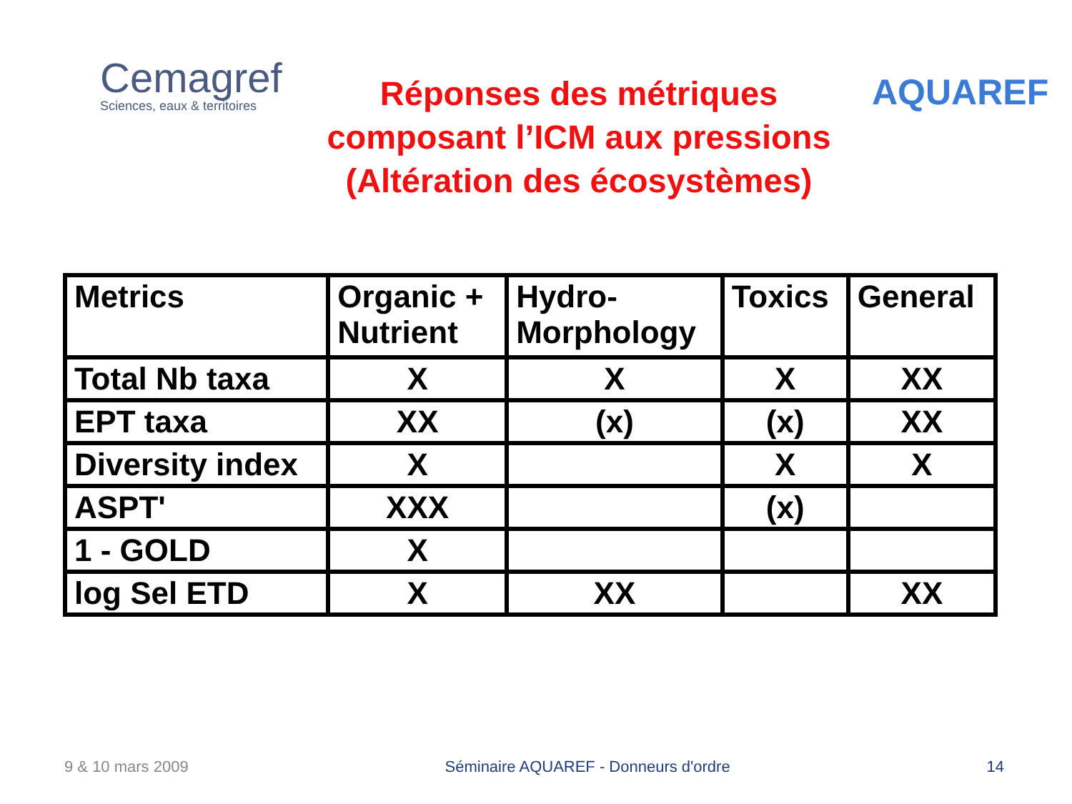Cemagref
Sciences, eaux & territoires
Réponses des métriques
composant l’ICM aux pressions
(Altération des écosystèmes)
AQUAREF
| Metrics | Organic + Nutrient | Hydro- Morphology | Toxics | General |
| --- | --- | --- | --- | --- |
| Total Nb taxa | X | X | X | XX |
| EPT taxa | XX | (x) | (x) | XX |
| Diversity index | X | | X | X |
| ASPT' | XXX | | (x) | |
| 1 - GOLD | X | | | |
| log Sel ETD | X | XX | | XX |
9 & 10 mars 2009 Séminaire AQUAREF - Donneurs d'ordre 14